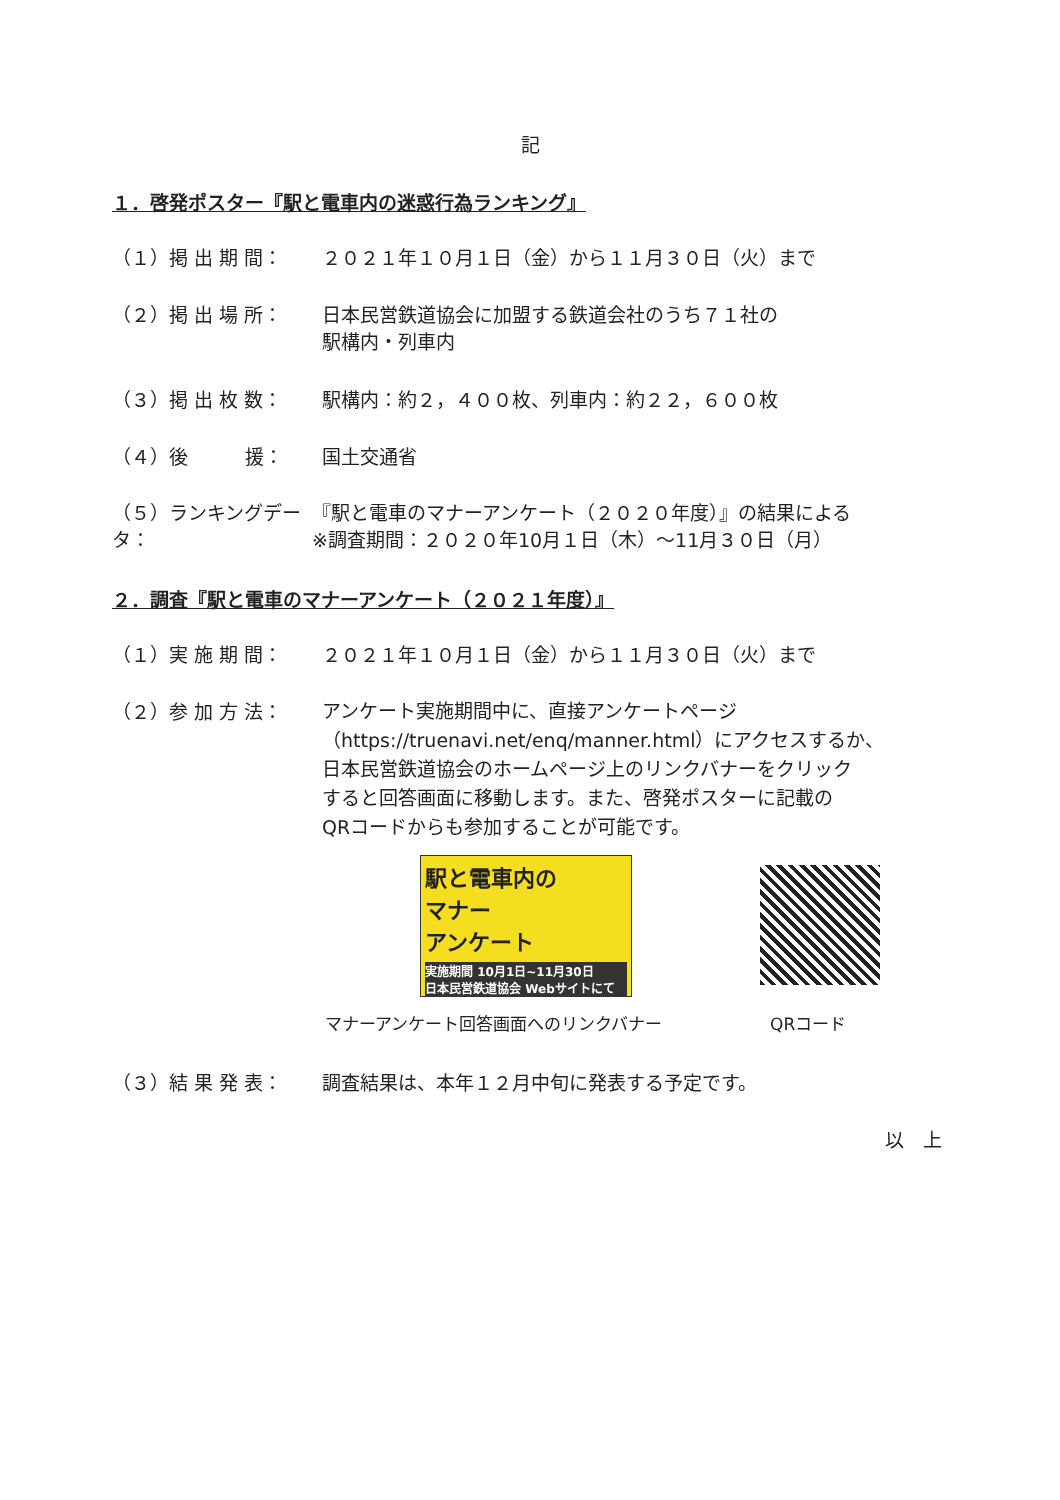記
１．啓発ポスター『駅と電車内の迷惑行為ランキング』
（１）掲 出 期 間： ２０２１年１０月１日（金）から１１月３０日（火）まで
（２）掲 出 場 所： 日本民営鉄道協会に加盟する鉄道会社のうち７１社の
駅構内・列車内
（３）掲 出 枚 数： 駅構内：約２，４００枚、列車内：約２２，６００枚
（４）後　　　援： 国土交通省
（５）ランキングデータ：
『駅と電車のマナーアンケート（２０２０年度）』の結果による
※調査期間：２０２０年10月１日（木）～11月３０日（月）
２．調査『駅と電車のマナーアンケート（２０２１年度）』
（１）実 施 期 間： ２０２１年１０月１日（金）から１１月３０日（火）まで
（２）参 加 方 法：
アンケート実施期間中に、直接アンケートページ
（https://truenavi.net/enq/manner.html）にアクセスするか、
日本民営鉄道協会のホームページ上のリンクバナーをクリック
すると回答画面に移動します。また、啓発ポスターに記載の
QRコードからも参加することが可能です。
駅と電車内の
マナー
アンケート
実施期間 10月1日~11月30日
日本民営鉄道協会 Webサイトにて
マナーアンケート回答画面へのリンクバナー
QRコード
（３）結 果 発 表： 調査結果は、本年１２月中旬に発表する予定です。
以　上